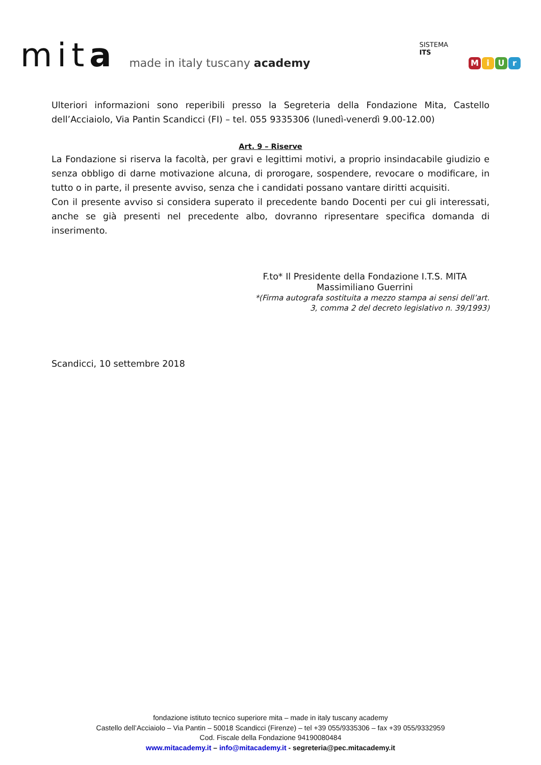mita
made in italy tuscany academy
SISTEMA
ITS
MiUr
Ulteriori informazioni sono reperibili presso la Segreteria della Fondazione Mita, Castello dell’Acciaiolo, Via Pantin Scandicci (FI) – tel. 055 9335306 (lunedì-venerdì 9.00-12.00)
Art. 9 – Riserve
La Fondazione si riserva la facoltà, per gravi e legittimi motivi, a proprio insindacabile giudizio e senza obbligo di darne motivazione alcuna, di prorogare, sospendere, revocare o modificare, in tutto o in parte, il presente avviso, senza che i candidati possano vantare diritti acquisiti.
Con il presente avviso si considera superato il precedente bando Docenti per cui gli interessati, anche se già presenti nel precedente albo, dovranno ripresentare specifica domanda di inserimento.
F.to* Il Presidente della Fondazione I.T.S. MITA
Massimiliano Guerrini
*(Firma autografa sostituita a mezzo stampa ai sensi dell’art.
3, comma 2 del decreto legislativo n. 39/1993)
Scandicci, 10 settembre 2018
fondazione istituto tecnico superiore mita – made in italy tuscany academy
Castello dell’Acciaiolo – Via Pantin – 50018 Scandicci (Firenze) – tel +39 055/9335306 – fax +39 055/9332959
Cod. Fiscale della Fondazione 94190080484
www.mitacademy.it – info@mitacademy.it - segreteria@pec.mitacademy.it